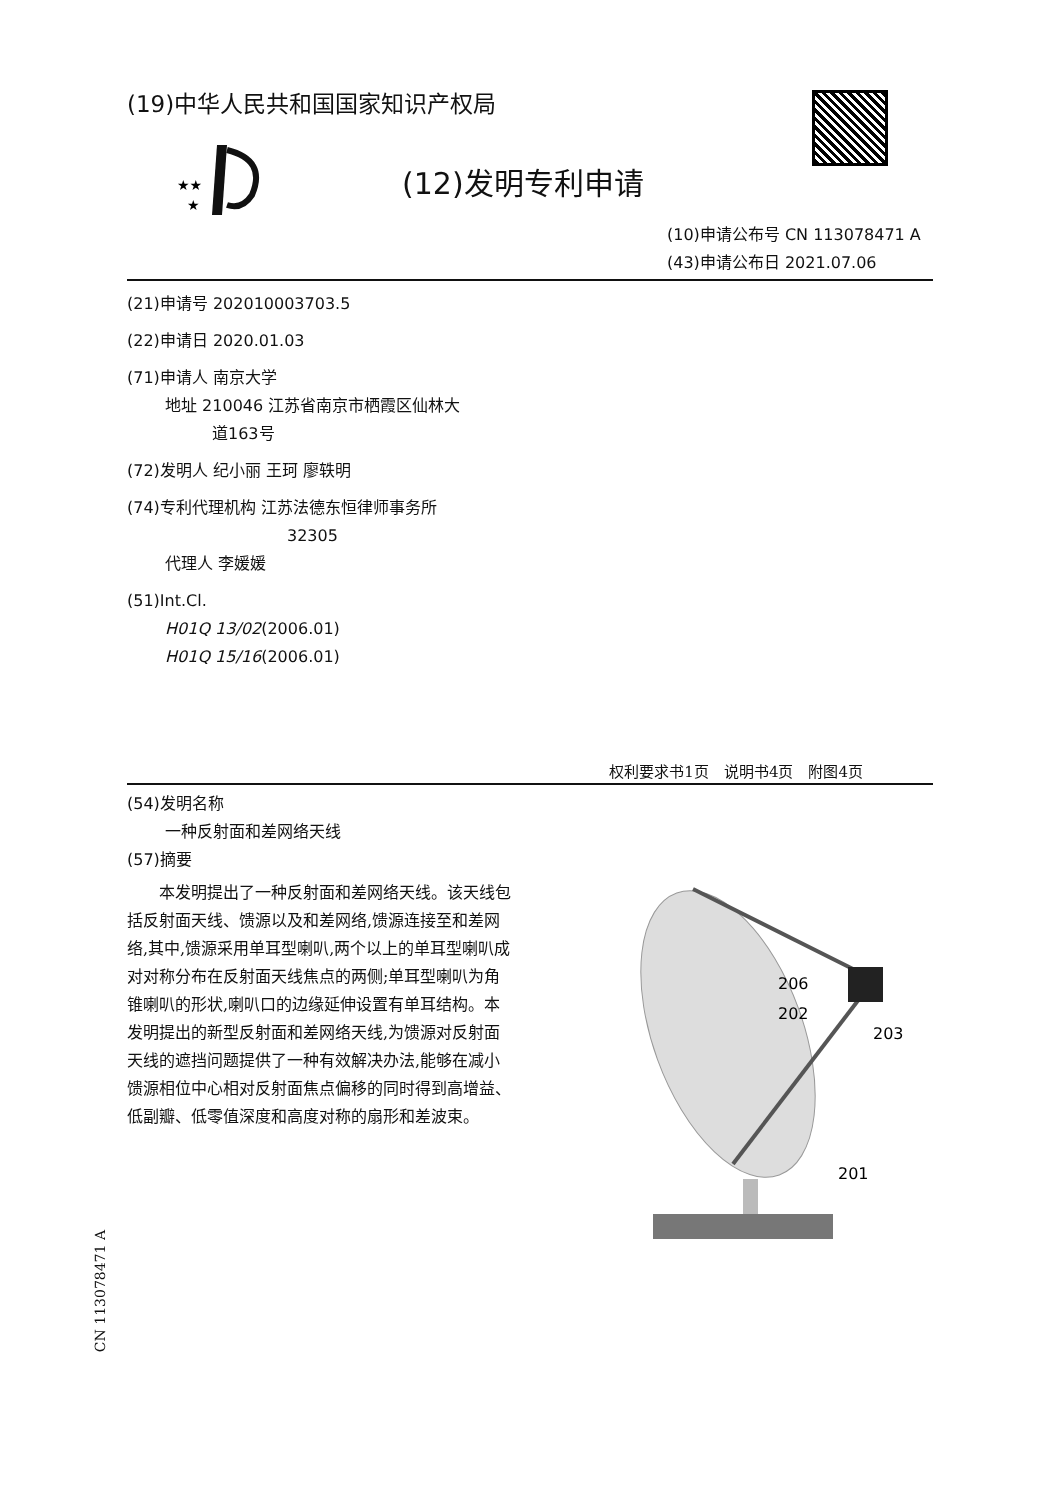(19)中华人民共和国国家知识产权局
★★
★
(12)发明专利申请
(10)申请公布号 CN 113078471 A
(43)申请公布日 2021.07.06
(21)申请号 202010003703.5
(22)申请日 2020.01.03
(71)申请人 南京大学
地址 210046 江苏省南京市栖霞区仙林大
道163号
(72)发明人 纪小丽 王珂 廖轶明
(74)专利代理机构 江苏法德东恒律师事务所
32305
代理人 李媛媛
(51)Int.Cl.
H01Q 13/02(2006.01)
H01Q 15/16(2006.01)
权利要求书1页　说明书4页　附图4页
(54)发明名称
一种反射面和差网络天线
(57)摘要
　　本发明提出了一种反射面和差网络天线。该天线包括反射面天线、馈源以及和差网络,馈源连接至和差网络,其中,馈源采用单耳型喇叭,两个以上的单耳型喇叭成对对称分布在反射面天线焦点的两侧;单耳型喇叭为角锥喇叭的形状,喇叭口的边缘延伸设置有单耳结构。本发明提出的新型反射面和差网络天线,为馈源对反射面天线的遮挡问题提供了一种有效解决办法,能够在减小馈源相位中心相对反射面焦点偏移的同时得到高增益、低副瓣、低零值深度和高度对称的扇形和差波束。
206
202
203
201
CN 113078471 A